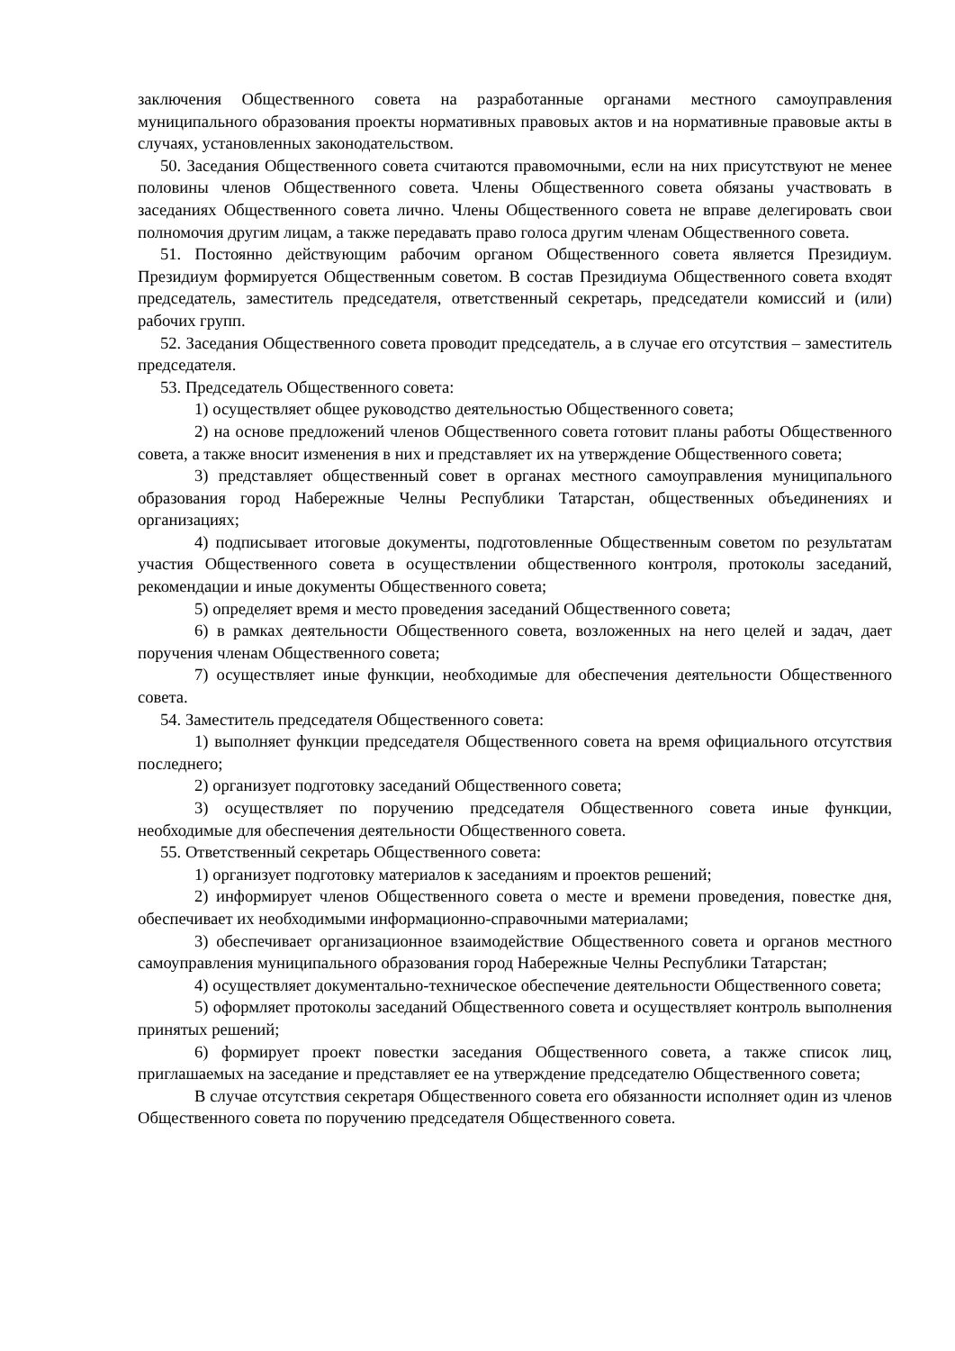заключения Общественного совета на разработанные органами местного самоуправления муниципального образования проекты нормативных правовых актов и на нормативные правовые акты в случаях, установленных законодательством.
50. Заседания Общественного совета считаются правомочными, если на них присутствуют не менее половины членов Общественного совета. Члены Общественного совета обязаны участвовать в заседаниях Общественного совета лично. Члены Общественного совета не вправе делегировать свои полномочия другим лицам, а также передавать право голоса другим членам Общественного совета.
51. Постоянно действующим рабочим органом Общественного совета является Президиум. Президиум формируется Общественным советом. В состав Президиума Общественного совета входят председатель, заместитель председателя, ответственный секретарь, председатели комиссий и (или) рабочих групп.
52. Заседания Общественного совета проводит председатель, а в случае его отсутствия – заместитель председателя.
53. Председатель Общественного совета:
1) осуществляет общее руководство деятельностью Общественного совета;
2) на основе предложений членов Общественного совета готовит планы работы Общественного совета, а также вносит изменения в них и представляет их на утверждение Общественного совета;
3) представляет общественный совет в органах местного самоуправления муниципального образования город Набережные Челны Республики Татарстан, общественных объединениях и организациях;
4) подписывает итоговые документы, подготовленные Общественным советом по результатам участия Общественного совета в осуществлении общественного контроля, протоколы заседаний, рекомендации и иные документы Общественного совета;
5) определяет время и место проведения заседаний Общественного совета;
6) в рамках деятельности Общественного совета, возложенных на него целей и задач, дает поручения членам Общественного совета;
7) осуществляет иные функции, необходимые для обеспечения деятельности Общественного совета.
54. Заместитель председателя Общественного совета:
1) выполняет функции председателя Общественного совета на время официального отсутствия последнего;
2) организует подготовку заседаний Общественного совета;
3) осуществляет по поручению председателя Общественного совета иные функции, необходимые для обеспечения деятельности Общественного совета.
55. Ответственный секретарь Общественного совета:
1) организует подготовку материалов к заседаниям и проектов решений;
2) информирует членов Общественного совета о месте и времени проведения, повестке дня, обеспечивает их необходимыми информационно-справочными материалами;
3) обеспечивает организационное взаимодействие Общественного совета и органов местного самоуправления муниципального образования город Набережные Челны Республики Татарстан;
4) осуществляет документально-техническое обеспечение деятельности Общественного совета;
5) оформляет протоколы заседаний Общественного совета и осуществляет контроль выполнения принятых решений;
6) формирует проект повестки заседания Общественного совета, а также список лиц, приглашаемых на заседание и представляет ее на утверждение председателю Общественного совета;
В случае отсутствия секретаря Общественного совета его обязанности исполняет один из членов Общественного совета по поручению председателя Общественного совета.